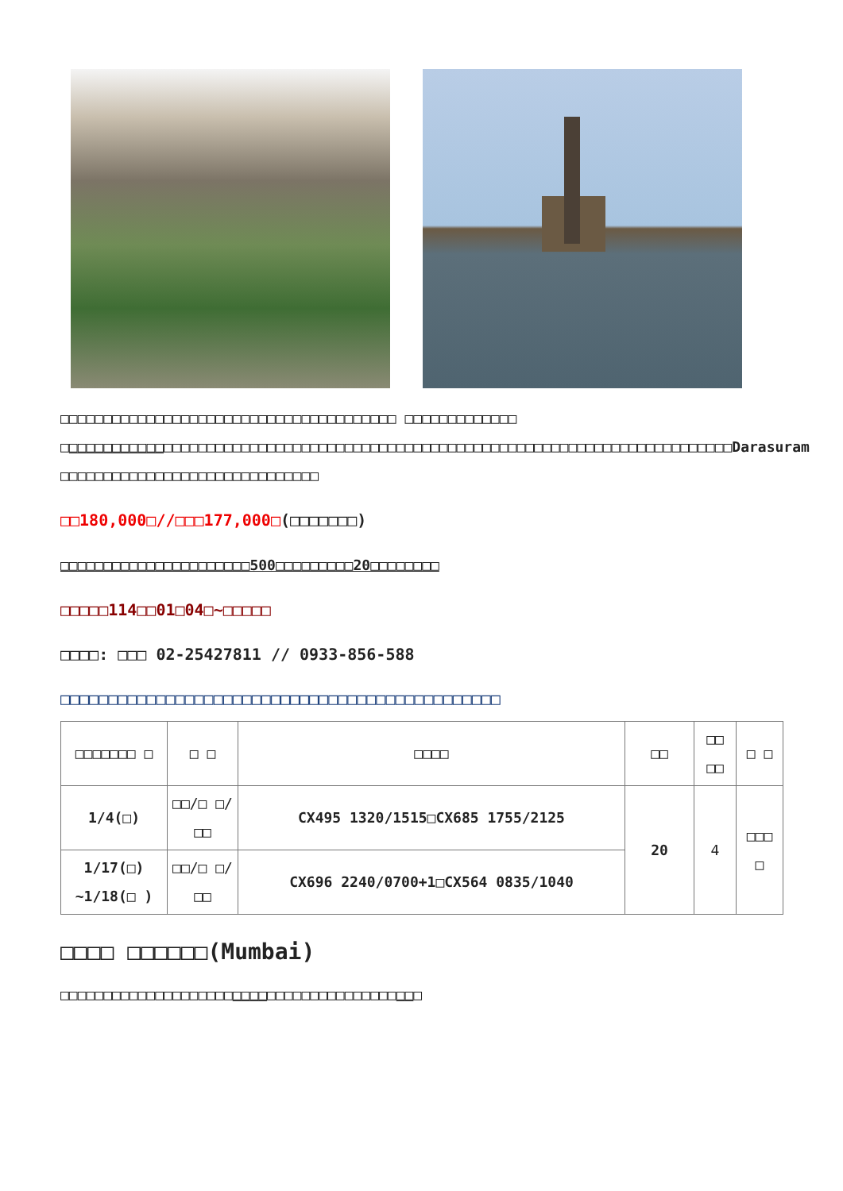□□□□□□□□□□□□□□□□□□□□□□□□□□□□□□□□□□□□□□□ □□□□□□□□□□□□□ □□□□□□□□□□□□□□□□□□□□□□□□□□□□□□□□□□□□□□□□□□□□□□□□□□□□□□□□□□□□□□□□□□□□□□□□□□□□□□Darasuram □□□□□□□□□□□□□□□□□□□□□□□□□□□□□□
□□180,000□//□□□177,000□(□□□□□□□)
□□□□□□□□□□□□□□□□□□□□□□500□□□□□□□□□20□□□□□□□□
□□□□□114□□01□04□~□□□□□
□□□□: □□□ 02-25427811 // 0933-856-588
□□□□□□□□□□□□□□□□□□□□□□□□□□□□□□□□□□□□□□□□□□□□□□
| □□□□□□□ □ | □ □ | □□□□ | □□ | □□ □□ | □ □ |
| --- | --- | --- | --- | --- | --- |
| 1/4(□) | □□/□ □/□□ | CX495 1320/1515□CX685 1755/2125 | 20 | 4 | □□□ □ |
| 1/17(□) ~1/18(□ ) | □□/□ □/□□ | CX696 2240/0700+1□CX564 0835/1040 | | | |
□□□□ □□□□□□(Mumbai)
□□□□□□□□□□□□□□□□□□□□□□□□□□□□□□□□□□□□□□□□□□